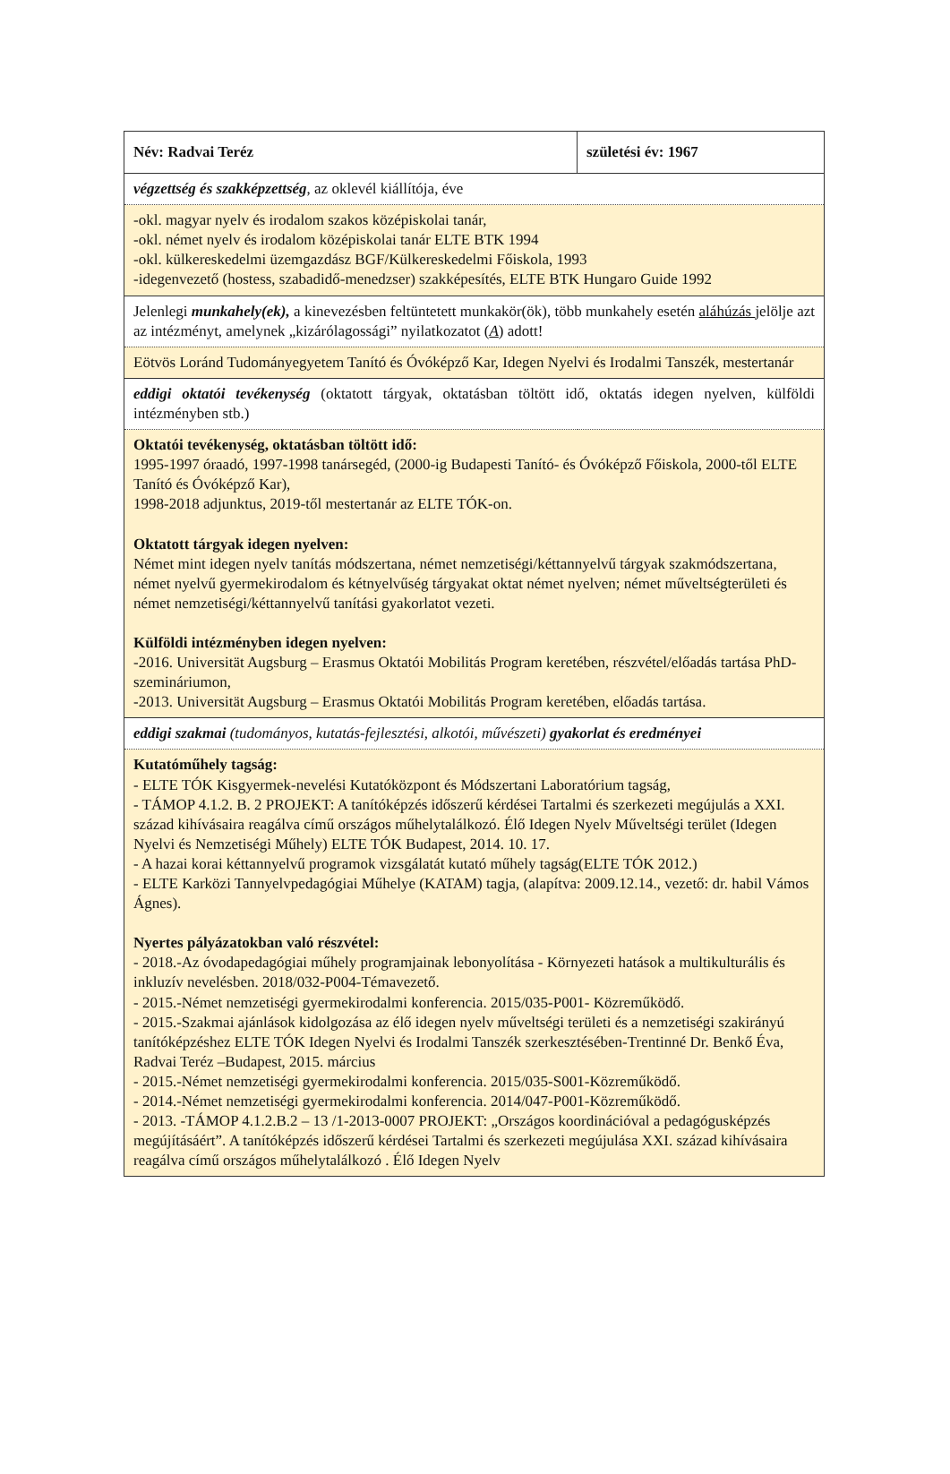| Név: Radvai Teréz | születési év: 1967 |
| végzettség és szakképzettség , az oklevél kiállítója, éve | |
| -okl. magyar nyelv és irodalom szakos középiskolai tanár, -okl. német nyelv és irodalom középiskolai tanár ELTE BTK 1994 -okl. külkereskedelmi üzemgazdász BGF/Külkereskedelmi Főiskola, 1993 -idegenvezető (hostess, szabadidő-menedzser) szakképesítés, ELTE BTK Hungaro Guide 1992 | |
| Jelenlegi munkahely(ek), a kinevezésben feltüntetett munkakör(ök), több munkahely esetén aláhúzás jelölje azt az intézményt, amelynek „kizárólagossági” nyilatkozatot ( A ) adott! | |
| Eötvös Loránd Tudományegyetem Tanító és Óvóképző Kar, Idegen Nyelvi és Irodalmi Tanszék, mestertanár | |
| eddigi oktatói tevékenység (oktatott tárgyak, oktatásban töltött idő, oktatás idegen nyelven, külföldi intézményben stb.) | |
| Oktatói tevékenység, oktatásban töltött idő: 1995-1997 óraadó, 1997-1998 tanársegéd, (2000-ig Budapesti Tanító- és Óvóképző Főiskola, 2000-től ELTE Tanító és Óvóképző Kar), 1998-2018 adjunktus, 2019-től mestertanár az ELTE TÓK-on. Oktatott tárgyak idegen nyelven: Német mint idegen nyelv tanítás módszertana, német nemzetiségi/kéttannyelvű tárgyak szakmódszertana, német nyelvű gyermekirodalom és kétnyelvűség tárgyakat oktat német nyelven; német műveltségterületi és német nemzetiségi/kéttannyelvű tanítási gyakorlatot vezeti. Külföldi intézményben idegen nyelven: -2016. Universität Augsburg – Erasmus Oktatói Mobilitás Program keretében, részvétel/előadás tartása PhD-szemináriumon, -2013. Universität Augsburg – Erasmus Oktatói Mobilitás Program keretében, előadás tartása. | |
| eddigi szakmai (tudományos, kutatás-fejlesztési, alkotói, művészeti) gyakorlat és eredményei | |
| Kutatóműhely tagság: - ELTE TÓK Kisgyermek-nevelési Kutatóközpont és Módszertani Laboratórium tagság, - TÁMOP 4.1.2. B. 2 PROJEKT: A tanítóképzés időszerű kérdései Tartalmi és szerkezeti megújulás a XXI. század kihívásaira reagálva című országos műhelytalálkozó. Élő Idegen Nyelv Műveltségi terület (Idegen Nyelvi és Nemzetiségi Műhely) ELTE TÓK Budapest, 2014. 10. 17. - A hazai korai kéttannyelvű programok vizsgálatát kutató műhely tagság(ELTE TÓK 2012.) - ELTE Karközi Tannyelvpedagógiai Műhelye (KATAM) tagja, (alapítva: 2009.12.14., vezető: dr. habil Vámos Ágnes). Nyertes pályázatokban való részvétel: - 2018.-Az óvodapedagógiai műhely programjainak lebonyolítása - Környezeti hatások a multikulturális és inkluzív nevelésben. 2018/032-P004-Témavezető. - 2015.-Német nemzetiségi gyermekirodalmi konferencia. 2015/035-P001- Közreműködő. - 2015.-Szakmai ajánlások kidolgozása az élő idegen nyelv műveltségi területi és a nemzetiségi szakirányú tanítóképzéshez ELTE TÓK Idegen Nyelvi és Irodalmi Tanszék szerkesztésében-Trentinné Dr. Benkő Éva, Radvai Teréz –Budapest, 2015. március - 2015.-Német nemzetiségi gyermekirodalmi konferencia. 2015/035-S001-Közreműködő. - 2014.-Német nemzetiségi gyermekirodalmi konferencia. 2014/047-P001-Közreműködő. - 2013. -TÁMOP 4.1.2.B.2 – 13 /1-2013-0007 PROJEKT: „Országos koordinációval a pedagógusképzés megújításáért”. A tanítóképzés időszerű kérdései Tartalmi és szerkezeti megújulása XXI. század kihívásaira reagálva című országos műhelytalálkozó . Élő Idegen Nyelv | |